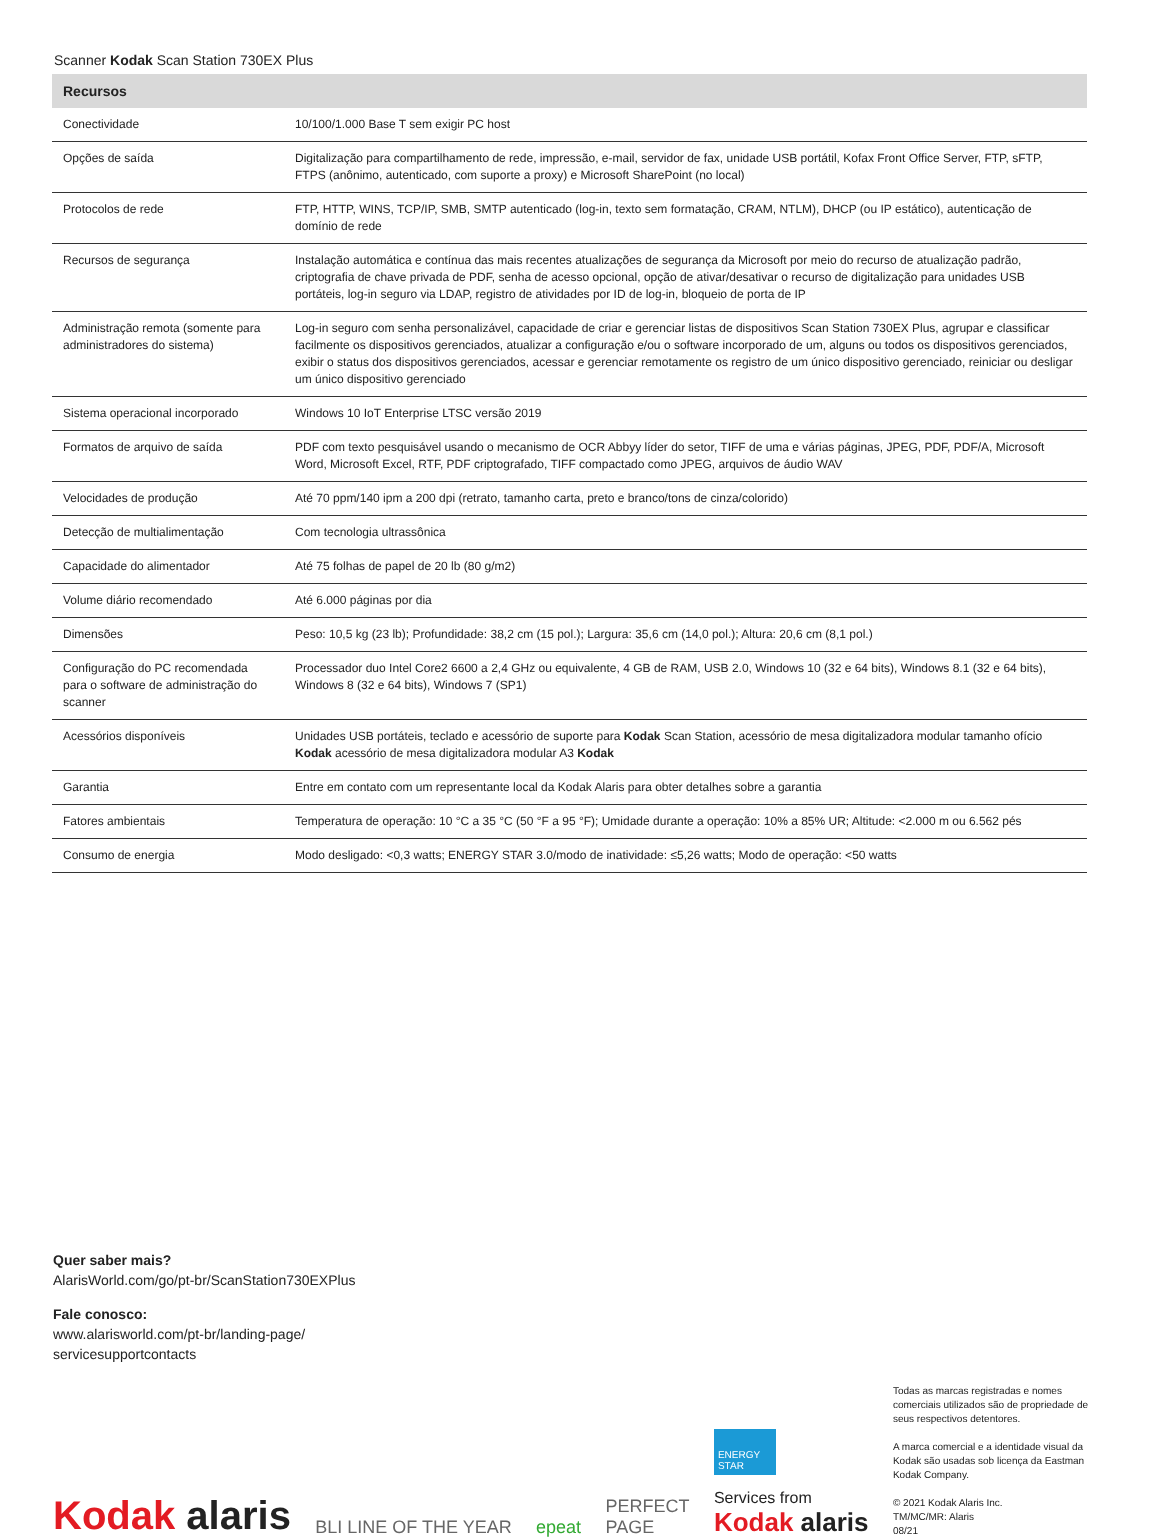Scanner Kodak Scan Station 730EX Plus
| Recursos | |
| --- | --- |
| Conectividade | 10/100/1.000 Base T sem exigir PC host |
| Opções de saída | Digitalização para compartilhamento de rede, impressão, e-mail, servidor de fax, unidade USB portátil, Kofax Front Office Server, FTP, sFTP, FTPS (anônimo, autenticado, com suporte a proxy) e Microsoft SharePoint (no local) |
| Protocolos de rede | FTP, HTTP, WINS, TCP/IP, SMB, SMTP autenticado (log-in, texto sem formatação, CRAM, NTLM), DHCP (ou IP estático), autenticação de domínio de rede |
| Recursos de segurança | Instalação automática e contínua das mais recentes atualizações de segurança da Microsoft por meio do recurso de atualização padrão, criptografia de chave privada de PDF, senha de acesso opcional, opção de ativar/desativar o recurso de digitalização para unidades USB portáteis, log-in seguro via LDAP, registro de atividades por ID de log-in, bloqueio de porta de IP |
| Administração remota (somente para administradores do sistema) | Log-in seguro com senha personalizável, capacidade de criar e gerenciar listas de dispositivos Scan Station 730EX Plus, agrupar e classificar facilmente os dispositivos gerenciados, atualizar a configuração e/ou o software incorporado de um, alguns ou todos os dispositivos gerenciados, exibir o status dos dispositivos gerenciados, acessar e gerenciar remotamente os registro de um único dispositivo gerenciado, reiniciar ou desligar um único dispositivo gerenciado |
| Sistema operacional incorporado | Windows 10 IoT Enterprise LTSC versão 2019 |
| Formatos de arquivo de saída | PDF com texto pesquisável usando o mecanismo de OCR Abbyy líder do setor, TIFF de uma e várias páginas, JPEG, PDF, PDF/A, Microsoft Word, Microsoft Excel, RTF, PDF criptografado, TIFF compactado como JPEG, arquivos de áudio WAV |
| Velocidades de produção | Até 70 ppm/140 ipm a 200 dpi (retrato, tamanho carta, preto e branco/tons de cinza/colorido) |
| Detecção de multialimentação | Com tecnologia ultrassônica |
| Capacidade do alimentador | Até 75 folhas de papel de 20 lb (80 g/m2) |
| Volume diário recomendado | Até 6.000 páginas por dia |
| Dimensões | Peso: 10,5 kg (23 lb); Profundidade: 38,2 cm (15 pol.); Largura: 35,6 cm (14,0 pol.); Altura: 20,6 cm (8,1 pol.) |
| Configuração do PC recomendada para o software de administração do scanner | Processador duo Intel Core2 6600 a 2,4 GHz ou equivalente, 4 GB de RAM, USB 2.0, Windows 10 (32 e 64 bits), Windows 8.1 (32 e 64 bits), Windows 8 (32 e 64 bits), Windows 7 (SP1) |
| Acessórios disponíveis | Unidades USB portáteis, teclado e acessório de suporte para Kodak Scan Station, acessório de mesa digitalizadora modular tamanho ofício Kodak acessório de mesa digitalizadora modular A3 Kodak |
| Garantia | Entre em contato com um representante local da Kodak Alaris para obter detalhes sobre a garantia |
| Fatores ambientais | Temperatura de operação: 10 °C a 35 °C (50 °F a 95 °F); Umidade durante a operação: 10% a 85% UR; Altitude: <2.000 m ou 6.562 pés |
| Consumo de energia | Modo desligado: <0,3 watts; ENERGY STAR 3.0/modo de inatividade: ≤5,26 watts; Modo de operação: <50 watts |
Quer saber mais?
AlarisWorld.com/go/pt-br/ScanStation730EXPlus
Fale conosco:
www.alarisworld.com/pt-br/landing-page/
servicesupportcontacts
Kodak alaris
BLI LINE OF THE YEAR
epeat
PERFECT
PAGE
ENERGY STAR
Services from
Kodak alaris
Todas as marcas registradas e nomes comerciais utilizados são de propriedade de seus respectivos detentores.
A marca comercial e a identidade visual da Kodak são usadas sob licença da Eastman Kodak Company.
© 2021 Kodak Alaris Inc.
TM/MC/MR: Alaris
08/21